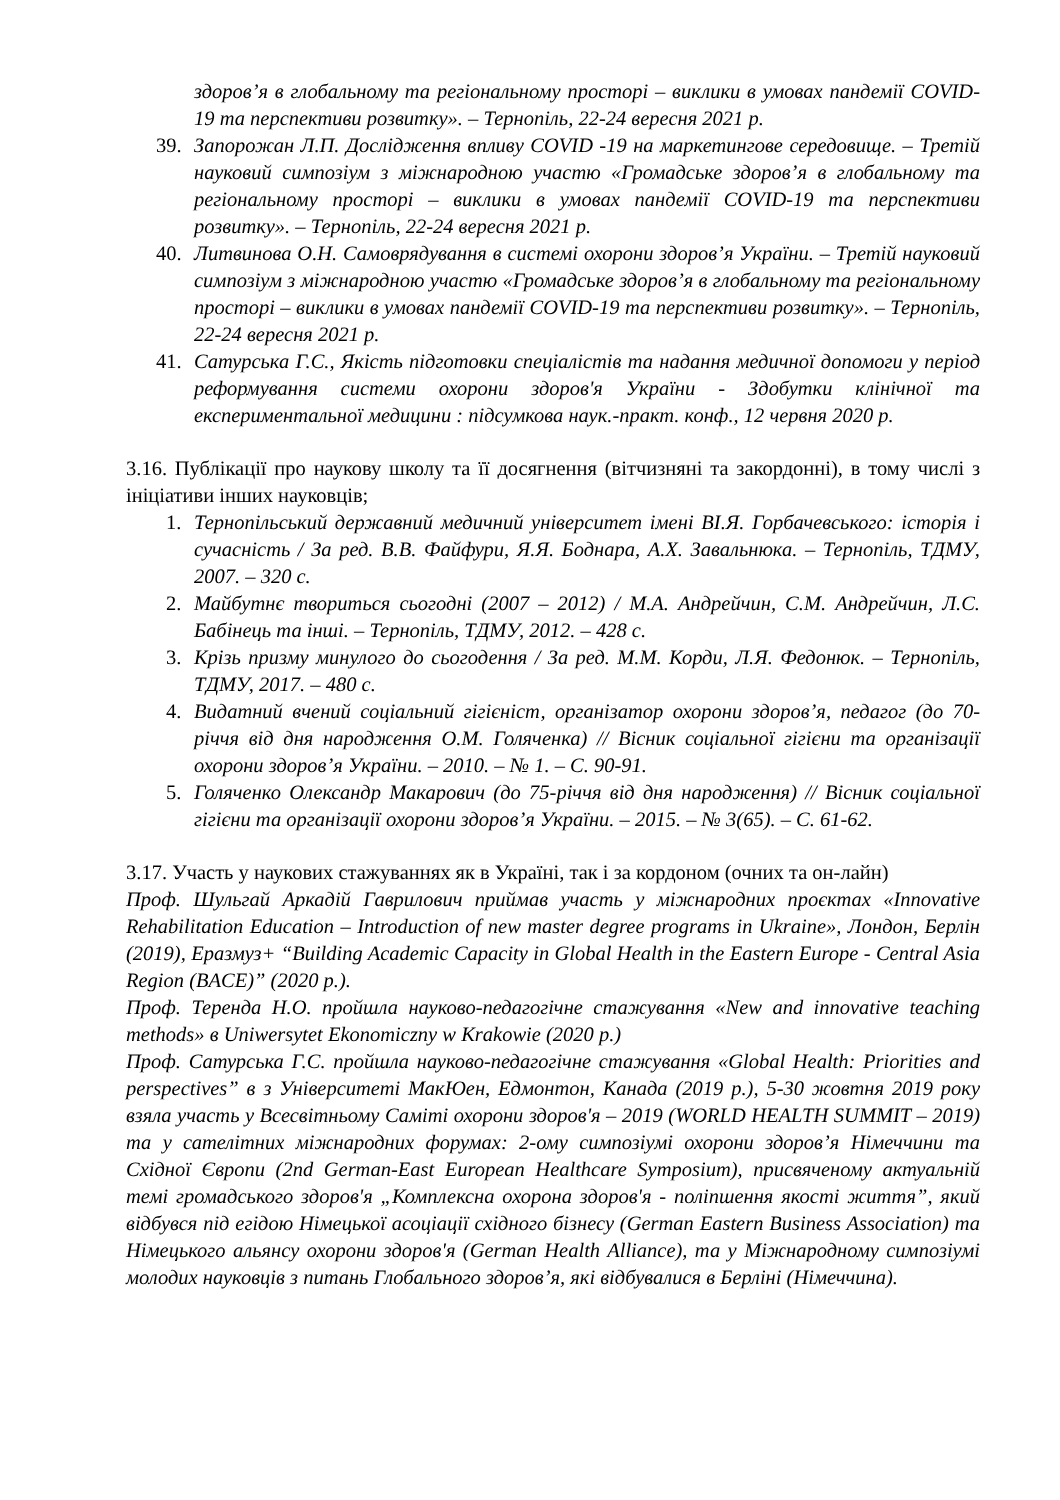здоров’я в глобальному та регіональному просторі – виклики в умовах пандемії COVID-19 та перспективи розвитку». – Тернопіль, 22-24 вересня 2021 р.
39. Запорожан Л.П. Дослідження впливу COVID -19 на маркетингове середовище. – Третій науковий симпозіум з міжнародною участю «Громадське здоров’я в глобальному та регіональному просторі – виклики в умовах пандемії COVID-19 та перспективи розвитку». – Тернопіль, 22-24 вересня 2021 р.
40. Литвинова О.Н. Самоврядування в системі охорони здоров’я України. – Третій науковий симпозіум з міжнародною участю «Громадське здоров’я в глобальному та регіональному просторі – виклики в умовах пандемії COVID-19 та перспективи розвитку». – Тернопіль, 22-24 вересня 2021 р.
41. Сатурська Г.С., Якість підготовки спеціалістів та надання медичної допомоги у період реформування системи охорони здоров'я України - Здобутки клінічної та експериментальної медицини : підсумкова наук.-практ. конф., 12 червня 2020 р.
3.16. Публікації про наукову школу та її досягнення (вітчизняні та закордонні), в тому числі з ініціативи інших науковців;
1. Тернопільський державний медичний університет імені ВІ.Я. Горбачевського: історія і сучасність / За ред. В.В. Файфури, Я.Я. Боднара, А.Х. Завальнюка. – Тернопіль, ТДМУ, 2007. – 320 с.
2. Майбутнє твориться сьогодні (2007 – 2012) / М.А. Андрейчин, С.М. Андрейчин, Л.С. Бабінець та інші. – Тернопіль, ТДМУ, 2012. – 428 с.
3. Крізь призму минулого до сьогодення / За ред. М.М. Корди, Л.Я. Федонюк. – Тернопіль, ТДМУ, 2017. – 480 с.
4. Видатний вчений соціальний гігієніст, організатор охорони здоров’я, педагог (до 70-річчя від дня народження О.М. Голяченка) // Вісник соціальної гігієни та організації охорони здоров’я України. – 2010. – № 1. – С. 90-91.
5. Голяченко Олександр Макарович (до 75-річчя від дня народження) // Вісник соціальної гігієни та організації охорони здоров’я України. – 2015. – № 3(65). – С. 61-62.
3.17. Участь у наукових стажуваннях як в Україні, так і за кордоном (очних та он-лайн)
Проф. Шульгай Аркадій Гаврилович приймав участь у міжнародних проєктах «Innovative Rehabilitation Education – Introduction of new master degree programs in Ukraine», Лондон, Берлін (2019), Еразмуз+ “Building Academic Capacity in Global Health in the Eastern Europe - Central Asia Region (BACE)” (2020 р.).
Проф. Теренда Н.О. пройшла науково-педагогічне стажування «New and innovative teaching methods» в Uniwersytet Ekonomiczny w Krakowie (2020 р.)
Проф. Сатурська Г.С. пройшла науково-педагогічне стажування «Global Health: Priorities and perspectives” в з Університеті МакЮен, Едмонтон, Канада (2019 р.), 5-30 жовтня 2019 року взяла участь у Всесвітньому Саміті охорони здоров'я – 2019 (WORLD HEALTH SUMMIT – 2019) та у сателітних міжнародних форумах: 2-ому симпозіумі охорони здоров’я Німеччини та Східної Європи (2nd German-East European Healthcare Symposium), присвяченому актуальній темі громадського здоров'я „Комплексна охорона здоров'я - поліпшення якості життя”, який відбувся під егідою Німецької асоціації східного бізнесу (German Eastern Business Association) та Німецького альянсу охорони здоров'я (German Health Alliance), та у Міжнародному симпозіумі молодих науковців з питань Глобального здоров’я, які відбувалися в Берліні (Німеччина).